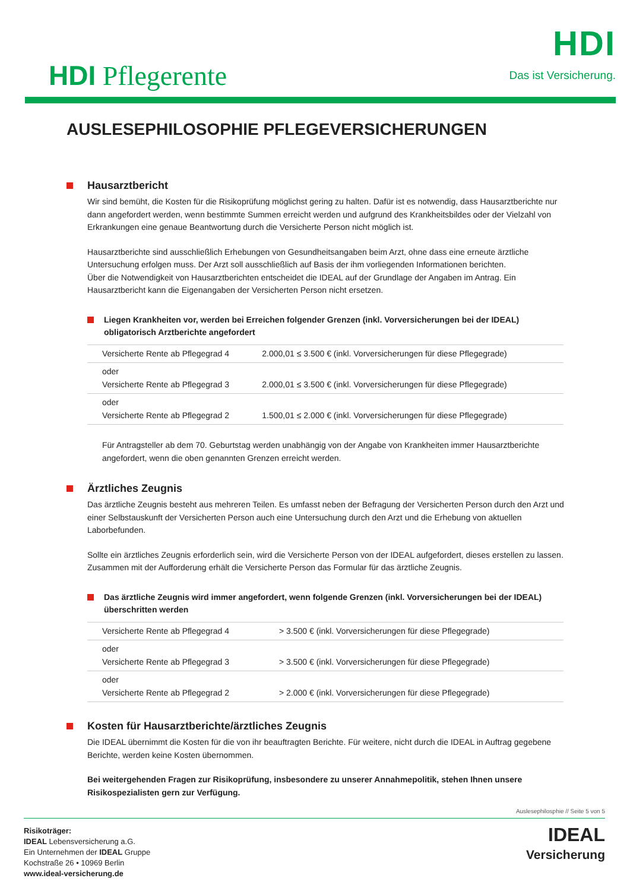HDI Pflegerente
HDI
Das ist Versicherung.
AUSLESEPHILOSOPHIE PFLEGEVERSICHERUNGEN
Hausarztbericht
Wir sind bemüht, die Kosten für die Risikoprüfung möglichst gering zu halten. Dafür ist es notwendig, dass Hausarztberichte nur dann angefordert werden, wenn bestimmte Summen erreicht werden und aufgrund des Krankheitsbildes oder der Vielzahl von Erkrankungen eine genaue Beantwortung durch die Versicherte Person nicht möglich ist.
Hausarztberichte sind ausschließlich Erhebungen von Gesundheitsangaben beim Arzt, ohne dass eine erneute ärztliche Untersuchung erfolgen muss. Der Arzt soll ausschließlich auf Basis der ihm vorliegenden Informationen berichten.
Über die Notwendigkeit von Hausarztberichten entscheidet die IDEAL auf der Grundlage der Angaben im Antrag. Ein Hausarztbericht kann die Eigenangaben der Versicherten Person nicht ersetzen.
Liegen Krankheiten vor, werden bei Erreichen folgender Grenzen (inkl. Vorversicherungen bei der IDEAL) obligatorisch Arztberichte angefordert
| Versicherte Rente ab Pflegegrad 4 | 2.000,01 ≤ 3.500 € (inkl. Vorversicherungen für diese Pflegegrade) |
| oder Versicherte Rente ab Pflegegrad 3 | 2.000,01 ≤ 3.500 € (inkl. Vorversicherungen für diese Pflegegrade) |
| oder Versicherte Rente ab Pflegegrad 2 | 1.500,01 ≤ 2.000 € (inkl. Vorversicherungen für diese Pflegegrade) |
Für Antragsteller ab dem 70. Geburtstag werden unabhängig von der Angabe von Krankheiten immer Hausarztberichte angefordert, wenn die oben genannten Grenzen erreicht werden.
Ärztliches Zeugnis
Das ärztliche Zeugnis besteht aus mehreren Teilen. Es umfasst neben der Befragung der Versicherten Person durch den Arzt und einer Selbstauskunft der Versicherten Person auch eine Untersuchung durch den Arzt und die Erhebung von aktuellen Laborbefunden.
Sollte ein ärztliches Zeugnis erforderlich sein, wird die Versicherte Person von der IDEAL aufgefordert, dieses erstellen zu lassen. Zusammen mit der Aufforderung erhält die Versicherte Person das Formular für das ärztliche Zeugnis.
Das ärztliche Zeugnis wird immer angefordert, wenn folgende Grenzen (inkl. Vorversicherungen bei der IDEAL) überschritten werden
| Versicherte Rente ab Pflegegrad 4 | > 3.500 € (inkl. Vorversicherungen für diese Pflegegrade) |
| oder Versicherte Rente ab Pflegegrad 3 | > 3.500 € (inkl. Vorversicherungen für diese Pflegegrade) |
| oder Versicherte Rente ab Pflegegrad 2 | > 2.000 € (inkl. Vorversicherungen für diese Pflegegrade) |
Kosten für Hausarztberichte/ärztliches Zeugnis
Die IDEAL übernimmt die Kosten für die von ihr beauftragten Berichte. Für weitere, nicht durch die IDEAL in Auftrag gegebene Berichte, werden keine Kosten übernommen.
Bei weitergehenden Fragen zur Risikoprüfung, insbesondere zu unserer Annahmepolitik, stehen Ihnen unsere Risikospezialisten gern zur Verfügung.
Auslesephilosphie // Seite 5 von 5
Risikoträger:
IDEAL Lebensversicherung a.G.
Ein Unternehmen der IDEAL Gruppe
Kochstraße 26 • 10969 Berlin
www.ideal-versicherung.de
IDEAL
Versicherung